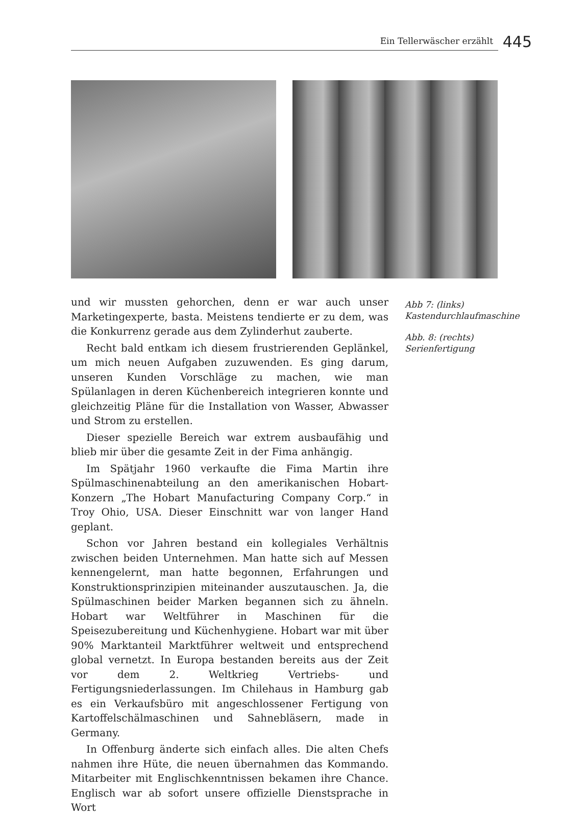Ein Tellerwäscher erzählt 445
und wir mussten gehorchen, denn er war auch unser Marketingexperte, basta. Meistens tendierte er zu dem, was die Konkurrenz gerade aus dem Zylinderhut zauberte.
Recht bald entkam ich diesem frustrierenden Geplänkel, um mich neuen Aufgaben zuzuwenden. Es ging darum, unseren Kunden Vorschläge zu machen, wie man Spülanlagen in deren Küchenbereich integrieren konnte und gleichzeitig Pläne für die Installation von Wasser, Abwasser und Strom zu erstellen.
Dieser spezielle Bereich war extrem ausbaufähig und blieb mir über die gesamte Zeit in der Fima anhängig.
Im Spätjahr 1960 verkaufte die Fima Martin ihre Spülmaschinenabteilung an den amerikanischen Hobart-Konzern „The Hobart Manufacturing Company Corp.“ in Troy Ohio, USA. Dieser Einschnitt war von langer Hand geplant.
Schon vor Jahren bestand ein kollegiales Verhältnis zwischen beiden Unternehmen. Man hatte sich auf Messen kennengelernt, man hatte begonnen, Erfahrungen und Konstruktionsprinzipien miteinander auszutauschen. Ja, die Spülmaschinen beider Marken begannen sich zu ähneln. Hobart war Weltführer in Maschinen für die Speisezubereitung und Küchenhygiene. Hobart war mit über 90% Marktanteil Marktführer weltweit und entsprechend global vernetzt. In Europa bestanden bereits aus der Zeit vor dem 2. Weltkrieg Vertriebs- und Fertigungsniederlassungen. Im Chilehaus in Hamburg gab es ein Verkaufsbüro mit angeschlossener Fertigung von Kartoffelschälmaschinen und Sahnebläsern, made in Germany.
In Offenburg änderte sich einfach alles. Die alten Chefs nahmen ihre Hüte, die neuen übernahmen das Kommando. Mitarbeiter mit Englischkenntnissen bekamen ihre Chance. Englisch war ab sofort unsere offizielle Dienstsprache in Wort
Abb 7: (links) Kastendurchlaufmaschine
Abb. 8: (rechts) Serienfertigung